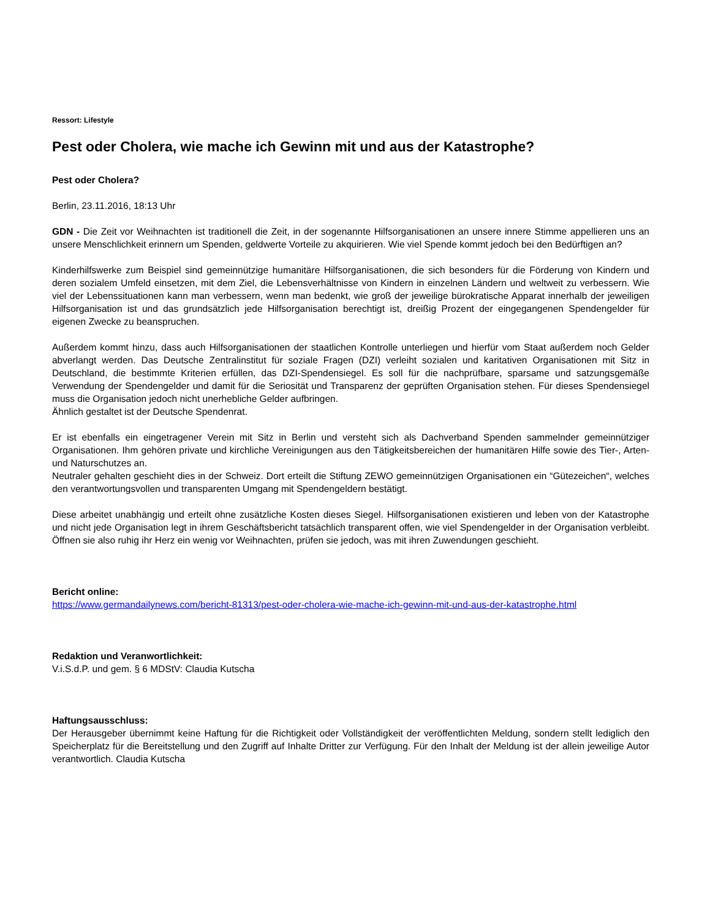Ressort: Lifestyle
Pest oder Cholera, wie mache ich Gewinn mit und aus der Katastrophe?
Pest oder Cholera?
Berlin, 23.11.2016, 18:13 Uhr
GDN - Die Zeit vor Weihnachten ist traditionell die Zeit, in der sogenannte Hilfsorganisationen an unsere innere Stimme appellieren uns an unsere Menschlichkeit erinnern um Spenden, geldwerte Vorteile zu akquirieren. Wie viel Spende kommt jedoch bei den Bedürftigen an?
Kinderhilfswerke zum Beispiel sind gemeinnützige humanitäre Hilfsorganisationen, die sich besonders für die Förderung von Kindern und deren sozialem Umfeld einsetzen, mit dem Ziel, die Lebensverhältnisse von Kindern in einzelnen Ländern und weltweit zu verbessern. Wie viel der Lebenssituationen kann man verbessern, wenn man bedenkt, wie groß der jeweilige bürokratische Apparat innerhalb der jeweiligen Hilfsorganisation ist und das grundsätzlich jede Hilfsorganisation berechtigt ist, dreißig Prozent der eingegangenen Spendengelder für eigenen Zwecke zu beanspruchen.
Außerdem kommt hinzu, dass auch Hilfsorganisationen der staatlichen Kontrolle unterliegen und hierfür vom Staat außerdem noch Gelder abverlangt werden. Das Deutsche Zentralinstitut für soziale Fragen (DZI) verleiht sozialen und karitativen Organisationen mit Sitz in Deutschland, die bestimmte Kriterien erfüllen, das DZI-Spendensiegel. Es soll für die nachprüfbare, sparsame und satzungsgemäße Verwendung der Spendengelder und damit für die Seriosität und Transparenz der geprüften Organisation stehen. Für dieses Spendensiegel muss die Organisation jedoch nicht unerhebliche Gelder aufbringen.
Ähnlich gestaltet ist der Deutsche Spendenrat.
Er ist ebenfalls ein eingetragener Verein mit Sitz in Berlin und versteht sich als Dachverband Spenden sammelnder gemeinnütziger Organisationen. Ihm gehören private und kirchliche Vereinigungen aus den Tätigkeitsbereichen der humanitären Hilfe sowie des Tier-, Arten- und Naturschutzes an.
Neutraler gehalten geschieht dies in der Schweiz. Dort erteilt die Stiftung ZEWO gemeinnützigen Organisationen ein “Gütezeichen“, welches den verantwortungsvollen und transparenten Umgang mit Spendengeldern bestätigt.
Diese arbeitet unabhängig und erteilt ohne zusätzliche Kosten dieses Siegel. Hilfsorganisationen existieren und leben von der Katastrophe und nicht jede Organisation legt in ihrem Geschäftsbericht tatsächlich transparent offen, wie viel Spendengelder in der Organisation verbleibt. Öffnen sie also ruhig ihr Herz ein wenig vor Weihnachten, prüfen sie jedoch, was mit ihren Zuwendungen geschieht.
Bericht online:
https://www.germandailynews.com/bericht-81313/pest-oder-cholera-wie-mache-ich-gewinn-mit-und-aus-der-katastrophe.html
Redaktion und Veranwortlichkeit:
V.i.S.d.P. und gem. § 6 MDStV: Claudia Kutscha
Haftungsausschluss:
Der Herausgeber übernimmt keine Haftung für die Richtigkeit oder Vollständigkeit der veröffentlichten Meldung, sondern stellt lediglich den Speicherplatz für die Bereitstellung und den Zugriff auf Inhalte Dritter zur Verfügung. Für den Inhalt der Meldung ist der allein jeweilige Autor verantwortlich. Claudia Kutscha